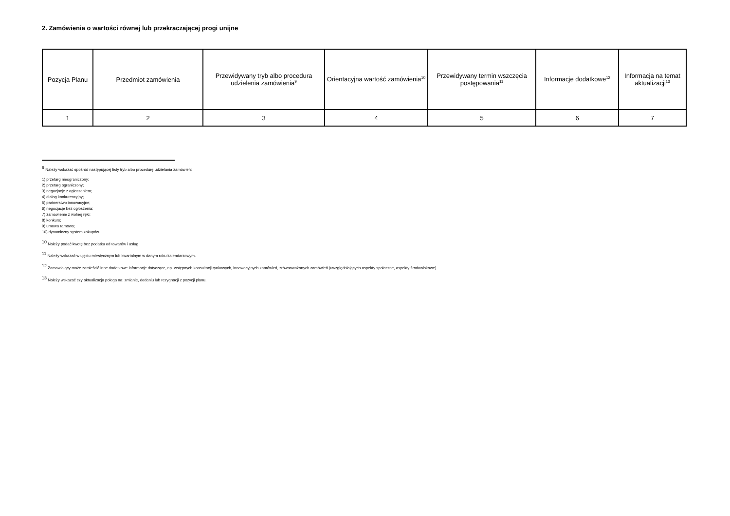2. Zamówienia o wartości równej lub przekraczającej progi unijne
| Pozycja Planu | Przedmiot zamówienia | Przewidywany tryb albo procedura udzielenia zamówienia<sup>9</sup> | Orientacyjna wartość zamówienia<sup>10</sup> | Przewidywany termin wszczęcia postępowania<sup>11</sup> | Informacje dodatkowe<sup>12</sup> | Informacja na temat aktualizacji<sup>13</sup> |
| --- | --- | --- | --- | --- | --- | --- |
| 1 | 2 | 3 | 4 | 5 | 6 | 7 |
<sup>9</sup> Należy wskazać spośród następującej listy tryb albo procedurę udzielania zamówień:
1) przetarg nieograniczony;
2) przetarg ograniczony;
3) negocjacje z ogłoszeniem;
4) dialog konkurencyjny;
5) partnerstwo innowacyjne;
6) negocjacje bez ogłoszenia;
7) zamówienie z wolnej ręki;
8) konkurs;
9) umowa ramowa;
10) dynamiczny system zakupów.
<sup>10</sup> Należy podać kwotę bez podatku od towarów i usług.
<sup>11</sup> Należy wskazać w ujęciu miesięcznym lub kwartalnym w danym roku kalendarzowym.
<sup>12</sup> Zamawiający może zamieścić inne dodatkowe informacje dotyczące, np. wstępnych konsultacji rynkowych, innowacyjnych zamówień, zrównoważonych zamówień (uwzględniających aspekty społeczne, aspekty środowiskowe).
<sup>13</sup> Należy wskazać czy aktualizacja polega na: zmianie, dodaniu lub rezygnacji z pozycji planu.